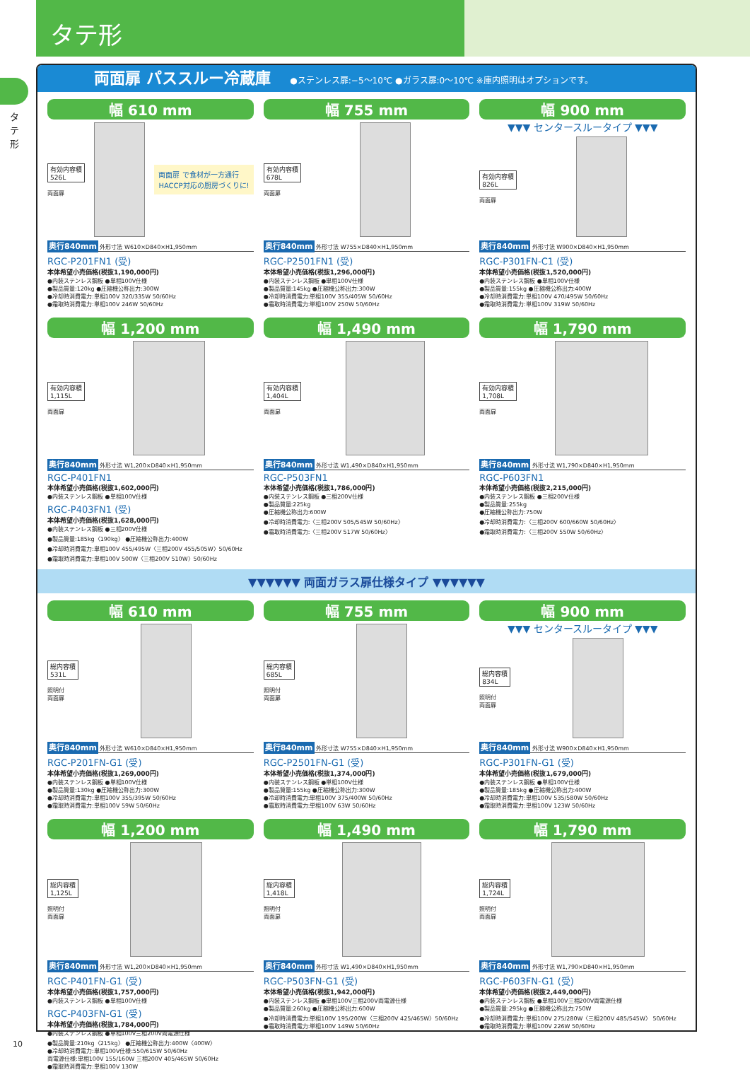タテ形
タテ形
両面扉 パススルー冷蔵庫 ●ステンレス扉:−5〜10℃ ●ガラス扉:0〜10℃ ※庫内照明はオプションです。
幅 610 mm
有効内容積
526L
両面扉
両面扉 で食材が一方通行
HACCP対応の厨房づくりに!
奥行840mm 外形寸法 W610×D840×H1,950mm
RGC-P201FN1 (受)
本体希望小売価格(税抜1,190,000円)
●内装ステンレス鋼板 ●単相100V仕様
●製品質量:120kg ●圧縮機公称出力:300W
●冷却時消費電力:単相100V 320/335W 50/60Hz
●霜取時消費電力:単相100V 246W 50/60Hz
幅 755 mm
有効内容積
678L
両面扉
奥行840mm 外形寸法 W755×D840×H1,950mm
RGC-P2501FN1 (受)
本体希望小売価格(税抜1,296,000円)
●内装ステンレス鋼板 ●単相100V仕様
●製品質量:145kg ●圧縮機公称出力:300W
●冷却時消費電力:単相100V 355/405W 50/60Hz
●霜取時消費電力:単相100V 250W 50/60Hz
幅 900 mm
▼▼▼ センタースルータイプ ▼▼▼
有効内容積
826L
両面扉
奥行840mm 外形寸法 W900×D840×H1,950mm
RGC-P301FN-C1 (受)
本体希望小売価格(税抜1,520,000円)
●内装ステンレス鋼板 ●単相100V仕様
●製品質量:155kg ●圧縮機公称出力:400W
●冷却時消費電力:単相100V 470/495W 50/60Hz
●霜取時消費電力:単相100V 319W 50/60Hz
幅 1,200 mm
有効内容積
1,115L
両面扉
奥行840mm 外形寸法 W1,200×D840×H1,950mm
RGC-P401FN1
本体希望小売価格(税抜1,602,000円)
●内装ステンレス鋼板 ●単相100V仕様
RGC-P403FN1 (受)
本体希望小売価格(税抜1,628,000円)
●内装ステンレス鋼板 ●三相200V仕様
●製品質量:185kg〈190kg〉 ●圧縮機公称出力:400W
●冷却時消費電力:単相100V 455/495W〈三相200V 455/505W〉50/60Hz
●霜取時消費電力:単相100V 500W〈三相200V 510W〉50/60Hz
幅 1,490 mm
有効内容積
1,404L
両面扉
奥行840mm 外形寸法 W1,490×D840×H1,950mm
RGC-P503FN1
本体希望小売価格(税抜1,786,000円)
●内装ステンレス鋼板 ●三相200V仕様
●製品質量:225kg
●圧縮機公称出力:600W
●冷却時消費電力:〈三相200V 505/545W 50/60Hz〉
●霜取時消費電力:〈三相200V 517W 50/60Hz〉
幅 1,790 mm
有効内容積
1,708L
両面扉
奥行840mm 外形寸法 W1,790×D840×H1,950mm
RGC-P603FN1
本体希望小売価格(税抜2,215,000円)
●内装ステンレス鋼板 ●三相200V仕様
●製品質量:255kg
●圧縮機公称出力:750W
●冷却時消費電力:〈三相200V 600/660W 50/60Hz〉
●霜取時消費電力:〈三相200V 550W 50/60Hz〉
▼▼▼▼▼▼ 両面ガラス扉仕様タイプ ▼▼▼▼▼▼
幅 610 mm
総内容積
531L
照明付
両面扉
奥行840mm 外形寸法 W610×D840×H1,950mm
RGC-P201FN-G1 (受)
本体希望小売価格(税抜1,269,000円)
●内装ステンレス鋼板 ●単相100V仕様
●製品質量:130kg ●圧縮機公称出力:300W
●冷却時消費電力:単相100V 355/395W 50/60Hz
●霜取時消費電力:単相100V 59W 50/60Hz
幅 755 mm
総内容積
685L
照明付
両面扉
奥行840mm 外形寸法 W755×D840×H1,950mm
RGC-P2501FN-G1 (受)
本体希望小売価格(税抜1,374,000円)
●内装ステンレス鋼板 ●単相100V仕様
●製品質量:155kg ●圧縮機公称出力:300W
●冷却時消費電力:単相100V 375/400W 50/60Hz
●霜取時消費電力:単相100V 63W 50/60Hz
幅 900 mm
▼▼▼ センタースルータイプ ▼▼▼
総内容積
834L
照明付
両面扉
奥行840mm 外形寸法 W900×D840×H1,950mm
RGC-P301FN-G1 (受)
本体希望小売価格(税抜1,679,000円)
●内装ステンレス鋼板 ●単相100V仕様
●製品質量:185kg ●圧縮機公称出力:400W
●冷却時消費電力:単相100V 535/580W 50/60Hz
●霜取時消費電力:単相100V 123W 50/60Hz
幅 1,200 mm
総内容積
1,125L
照明付
両面扉
奥行840mm 外形寸法 W1,200×D840×H1,950mm
RGC-P401FN-G1 (受)
本体希望小売価格(税抜1,757,000円)
●内装ステンレス鋼板 ●単相100V仕様
RGC-P403FN-G1 (受)
本体希望小売価格(税抜1,784,000円)
●内装ステンレス鋼板 ●単相100V三相200V両電源仕様
●製品質量:210kg〈215kg〉 ●圧縮機公称出力:400W〈400W〉
●冷却時消費電力:単相100V仕様:550/615W 50/60Hz
両電源仕様:単相100V 155/160W 三相200V 405/465W 50/60Hz
●霜取時消費電力:単相100V 130W
幅 1,490 mm
総内容積
1,418L
照明付
両面扉
奥行840mm 外形寸法 W1,490×D840×H1,950mm
RGC-P503FN-G1 (受)
本体希望小売価格(税抜1,942,000円)
●内装ステンレス鋼板 ●単相100V三相200V両電源仕様
●製品質量:260kg ●圧縮機公称出力:600W
●冷却時消費電力:単相100V 195/200W〈三相200V 425/465W〉50/60Hz
●霜取時消費電力:単相100V 149W 50/60Hz
幅 1,790 mm
総内容積
1,724L
照明付
両面扉
奥行840mm 外形寸法 W1,790×D840×H1,950mm
RGC-P603FN-G1 (受)
本体希望小売価格(税抜2,449,000円)
●内装ステンレス鋼板 ●単相100V三相200V両電源仕様
●製品質量:295kg ●圧縮機公称出力:750W
●冷却時消費電力:単相100V 275/280W〈三相200V 485/545W〉 50/60Hz
●霜取時消費電力:単相100V 226W 50/60Hz
10